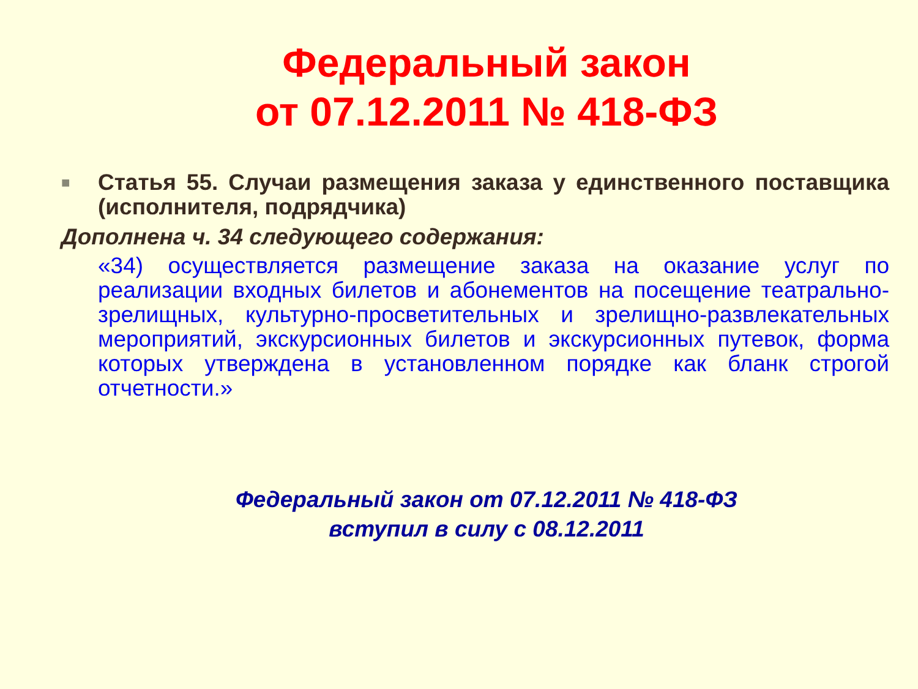Федеральный закон
от 07.12.2011 № 418-ФЗ
■
Статья 55. Случаи размещения заказа у единственного поставщика (исполнителя, подрядчика)
Дополнена ч. 34 следующего содержания:
«34) осуществляется размещение заказа на оказание услуг по реализации входных билетов и абонементов на посещение театрально-зрелищных, культурно-просветительных и зрелищно-развлекательных мероприятий, экскурсионных билетов и экскурсионных путевок, форма которых утверждена в установленном порядке как бланк строгой отчетности.»
Федеральный закон от 07.12.2011 № 418-ФЗ
вступил в силу с 08.12.2011